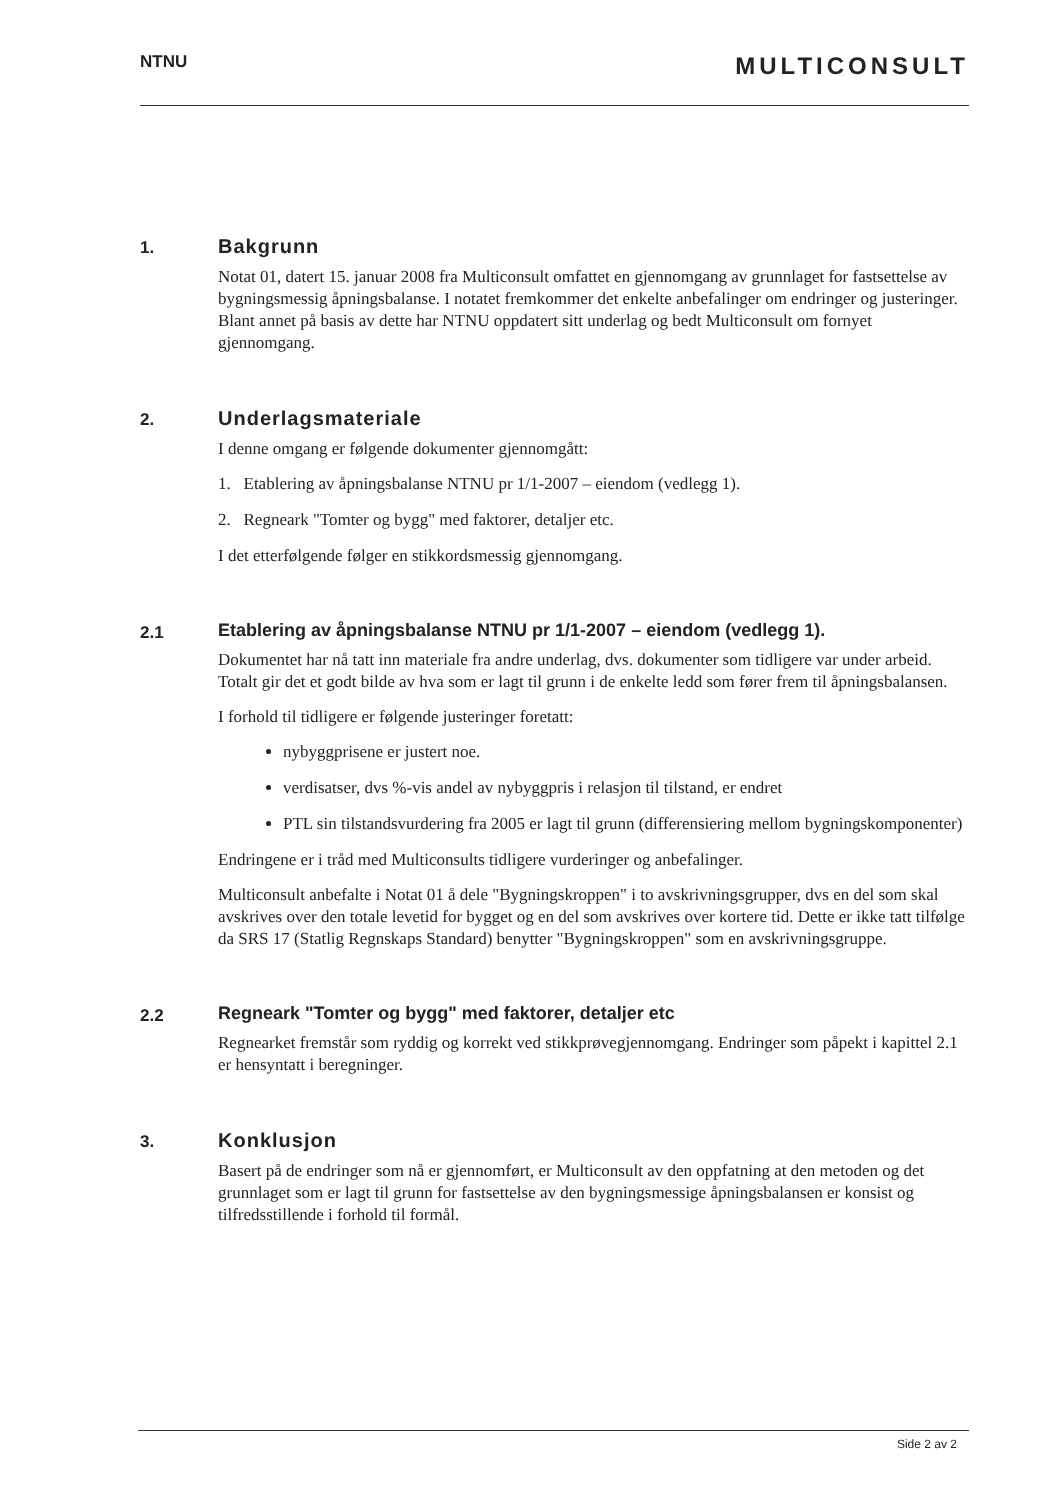NTNU MULTICONSULT
1.
Bakgrunn
Notat 01, datert 15. januar 2008 fra Multiconsult omfattet en gjennomgang av grunnlaget for fastsettelse av bygningsmessig åpningsbalanse. I notatet fremkommer det enkelte anbefalinger om endringer og justeringer. Blant annet på basis av dette har NTNU oppdatert sitt underlag og bedt Multiconsult om fornyet gjennomgang.
2.
Underlagsmateriale
I denne omgang er følgende dokumenter gjennomgått:
1. Etablering av åpningsbalanse NTNU pr 1/1-2007 – eiendom (vedlegg 1).
2. Regneark "Tomter og bygg" med faktorer, detaljer etc.
I det etterfølgende følger en stikkordsmessig gjennomgang.
2.1
Etablering av åpningsbalanse NTNU pr 1/1-2007 – eiendom (vedlegg 1).
Dokumentet har nå tatt inn materiale fra andre underlag, dvs. dokumenter som tidligere var under arbeid. Totalt gir det et godt bilde av hva som er lagt til grunn i de enkelte ledd som fører frem til åpningsbalansen.
I forhold til tidligere er følgende justeringer foretatt:
nybyggprisene er justert noe.
verdisatser, dvs %-vis andel av nybyggpris i relasjon til tilstand, er endret
PTL sin tilstandsvurdering fra 2005 er lagt til grunn (differensiering mellom bygningskomponenter)
Endringene er i tråd med Multiconsults tidligere vurderinger og anbefalinger.
Multiconsult anbefalte i Notat 01 å dele "Bygningskroppen" i to avskrivningsgrupper, dvs en del som skal avskrives over den totale levetid for bygget og en del som avskrives over kortere tid. Dette er ikke tatt tilfølge da SRS 17 (Statlig Regnskaps Standard) benytter "Bygningskroppen" som en avskrivningsgruppe.
2.2
Regneark "Tomter og bygg" med faktorer, detaljer etc
Regnearket fremstår som ryddig og korrekt ved stikkprøvegjennomgang. Endringer som påpekt i kapittel 2.1 er hensyntatt i beregninger.
3.
Konklusjon
Basert på de endringer som nå er gjennomført, er Multiconsult av den oppfatning at den metoden og det grunnlaget som er lagt til grunn for fastsettelse av den bygningsmessige åpningsbalansen er konsist og tilfredsstillende i forhold til formål.
Side 2 av 2